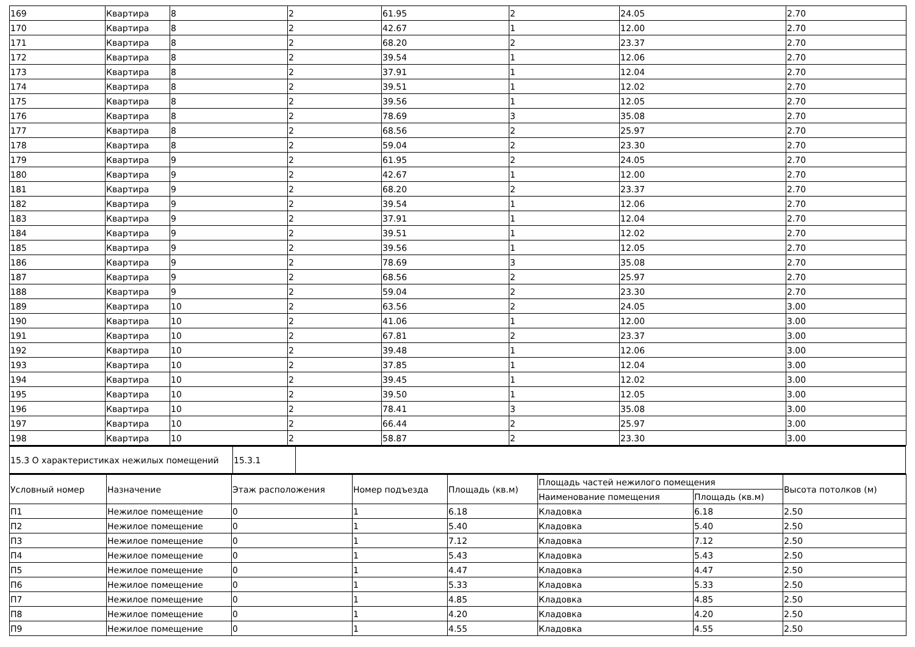| 169 | Квартира | 8 | 2 | 61.95 | 2 | 24.05 | 2.70 |
| 170 | Квартира | 8 | 2 | 42.67 | 1 | 12.00 | 2.70 |
| 171 | Квартира | 8 | 2 | 68.20 | 2 | 23.37 | 2.70 |
| 172 | Квартира | 8 | 2 | 39.54 | 1 | 12.06 | 2.70 |
| 173 | Квартира | 8 | 2 | 37.91 | 1 | 12.04 | 2.70 |
| 174 | Квартира | 8 | 2 | 39.51 | 1 | 12.02 | 2.70 |
| 175 | Квартира | 8 | 2 | 39.56 | 1 | 12.05 | 2.70 |
| 176 | Квартира | 8 | 2 | 78.69 | 3 | 35.08 | 2.70 |
| 177 | Квартира | 8 | 2 | 68.56 | 2 | 25.97 | 2.70 |
| 178 | Квартира | 8 | 2 | 59.04 | 2 | 23.30 | 2.70 |
| 179 | Квартира | 9 | 2 | 61.95 | 2 | 24.05 | 2.70 |
| 180 | Квартира | 9 | 2 | 42.67 | 1 | 12.00 | 2.70 |
| 181 | Квартира | 9 | 2 | 68.20 | 2 | 23.37 | 2.70 |
| 182 | Квартира | 9 | 2 | 39.54 | 1 | 12.06 | 2.70 |
| 183 | Квартира | 9 | 2 | 37.91 | 1 | 12.04 | 2.70 |
| 184 | Квартира | 9 | 2 | 39.51 | 1 | 12.02 | 2.70 |
| 185 | Квартира | 9 | 2 | 39.56 | 1 | 12.05 | 2.70 |
| 186 | Квартира | 9 | 2 | 78.69 | 3 | 35.08 | 2.70 |
| 187 | Квартира | 9 | 2 | 68.56 | 2 | 25.97 | 2.70 |
| 188 | Квартира | 9 | 2 | 59.04 | 2 | 23.30 | 2.70 |
| 189 | Квартира | 10 | 2 | 63.56 | 2 | 24.05 | 3.00 |
| 190 | Квартира | 10 | 2 | 41.06 | 1 | 12.00 | 3.00 |
| 191 | Квартира | 10 | 2 | 67.81 | 2 | 23.37 | 3.00 |
| 192 | Квартира | 10 | 2 | 39.48 | 1 | 12.06 | 3.00 |
| 193 | Квартира | 10 | 2 | 37.85 | 1 | 12.04 | 3.00 |
| 194 | Квартира | 10 | 2 | 39.45 | 1 | 12.02 | 3.00 |
| 195 | Квартира | 10 | 2 | 39.50 | 1 | 12.05 | 3.00 |
| 196 | Квартира | 10 | 2 | 78.41 | 3 | 35.08 | 3.00 |
| 197 | Квартира | 10 | 2 | 66.44 | 2 | 25.97 | 3.00 |
| 198 | Квартира | 10 | 2 | 58.87 | 2 | 23.30 | 3.00 |
| 15.3 О характеристиках нежилых помещений | 15.3.1 | |
| Условный номер | Назначение | Этаж расположения | Номер подъезда | Площадь (кв.м) | Площадь частей нежилого помещения | | Высота потолков (м) |
| --- | --- | --- | --- | --- | --- | --- | --- |
| | | | | | Наименование помещения | Площадь (кв.м) | |
| П1 | Нежилое помещение | 0 | 1 | 6.18 | Кладовка | 6.18 | 2.50 |
| П2 | Нежилое помещение | 0 | 1 | 5.40 | Кладовка | 5.40 | 2.50 |
| П3 | Нежилое помещение | 0 | 1 | 7.12 | Кладовка | 7.12 | 2.50 |
| П4 | Нежилое помещение | 0 | 1 | 5.43 | Кладовка | 5.43 | 2.50 |
| П5 | Нежилое помещение | 0 | 1 | 4.47 | Кладовка | 4.47 | 2.50 |
| П6 | Нежилое помещение | 0 | 1 | 5.33 | Кладовка | 5.33 | 2.50 |
| П7 | Нежилое помещение | 0 | 1 | 4.85 | Кладовка | 4.85 | 2.50 |
| П8 | Нежилое помещение | 0 | 1 | 4.20 | Кладовка | 4.20 | 2.50 |
| П9 | Нежилое помещение | 0 | 1 | 4.55 | Кладовка | 4.55 | 2.50 |